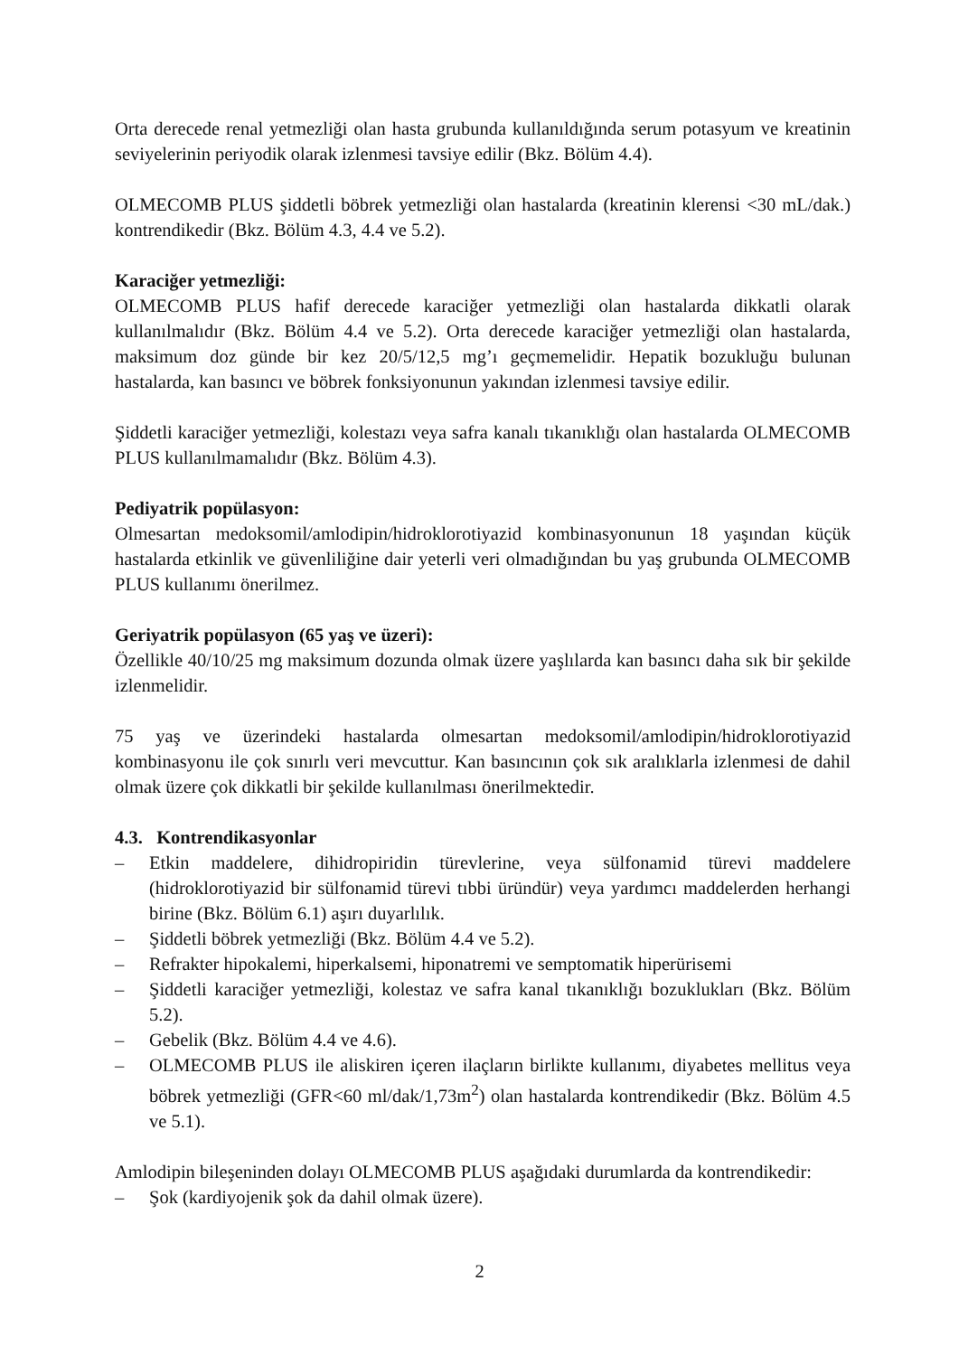Orta derecede renal yetmezliği olan hasta grubunda kullanıldığında serum potasyum ve kreatinin seviyelerinin periyodik olarak izlenmesi tavsiye edilir (Bkz. Bölüm 4.4).
OLMECOMB PLUS şiddetli böbrek yetmezliği olan hastalarda (kreatinin klerensi <30 mL/dak.) kontrendikedir (Bkz. Bölüm 4.3, 4.4 ve 5.2).
Karaciğer yetmezliği:
OLMECOMB PLUS hafif derecede karaciğer yetmezliği olan hastalarda dikkatli olarak kullanılmalıdır (Bkz. Bölüm 4.4 ve 5.2). Orta derecede karaciğer yetmezliği olan hastalarda, maksimum doz günde bir kez 20/5/12,5 mg’ı geçmemelidir. Hepatik bozukluğu bulunan hastalarda, kan basıncı ve böbrek fonksiyonunun yakından izlenmesi tavsiye edilir.
Şiddetli karaciğer yetmezliği, kolestazı veya safra kanalı tıkanıklığı olan hastalarda OLMECOMB PLUS kullanılmamalıdır (Bkz. Bölüm 4.3).
Pediyatrik popülasyon:
Olmesartan medoksomil/amlodipin/hidroklorotiyazid kombinasyonunun 18 yaşından küçük hastalarda etkinlik ve güvenliliğine dair yeterli veri olmadığından bu yaş grubunda OLMECOMB PLUS kullanımı önerilmez.
Geriyatrik popülasyon (65 yaş ve üzeri):
Özellikle 40/10/25 mg maksimum dozunda olmak üzere yaşlılarda kan basıncı daha sık bir şekilde izlenmelidir.
75 yaş ve üzerindeki hastalarda olmesartan medoksomil/amlodipin/hidroklorotiyazid kombinasyonu ile çok sınırlı veri mevcuttur. Kan basıncının çok sık aralıklarla izlenmesi de dahil olmak üzere çok dikkatli bir şekilde kullanılması önerilmektedir.
4.3. Kontrendikasyonlar
– Etkin maddelere, dihidropiridin türevlerine, veya sülfonamid türevi maddelere (hidroklorotiyazid bir sülfonamid türevi tıbbi üründür) veya yardımcı maddelerden herhangi birine (Bkz. Bölüm 6.1) aşırı duyarlılık.
– Şiddetli böbrek yetmezliği (Bkz. Bölüm 4.4 ve 5.2).
– Refrakter hipokalemi, hiperkalsemi, hiponatremi ve semptomatik hiperürisemi
– Şiddetli karaciğer yetmezliği, kolestaz ve safra kanal tıkanıklığı bozuklukları (Bkz. Bölüm 5.2).
– Gebelik (Bkz. Bölüm 4.4 ve 4.6).
– OLMECOMB PLUS ile aliskiren içeren ilaçların birlikte kullanımı, diyabetes mellitus veya böbrek yetmezliği (GFR<60 ml/dak/1,73m<sup>2</sup>) olan hastalarda kontrendikedir (Bkz. Bölüm 4.5 ve 5.1).
Amlodipin bileşeninden dolayı OLMECOMB PLUS aşağıdaki durumlarda da kontrendikedir:
– Şok (kardiyojenik şok da dahil olmak üzere).
2